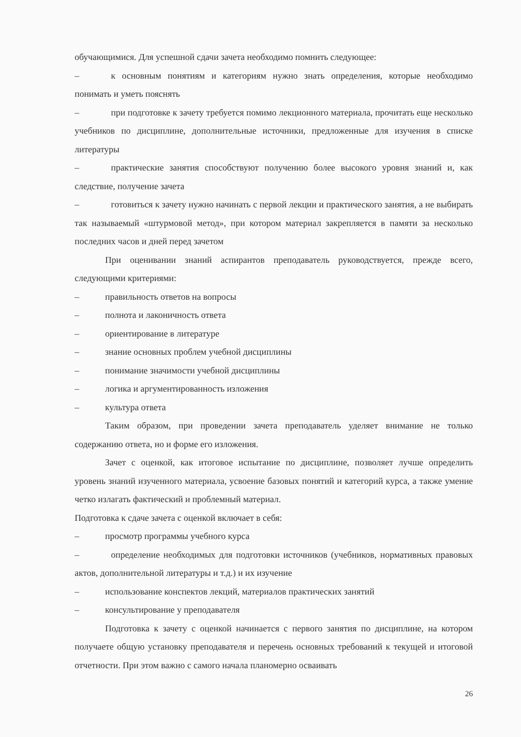обучающимися. Для успешной сдачи зачета необходимо помнить следующее:
–    к основным понятиям и категориям нужно знать определения, которые необходимо понимать и уметь пояснять
–    при подготовке к зачету требуется помимо лекционного материала, прочитать еще несколько учебников по дисциплине, дополнительные источники, предложенные для изучения в списке литературы
–    практические занятия способствуют получению более высокого уровня знаний и, как следствие, получение зачета
–    готовиться к зачету нужно начинать с первой лекции и практического занятия, а не выбирать так называемый «штурмовой метод», при котором материал закрепляется в памяти за несколько последних часов и дней перед зачетом
При оценивании знаний аспирантов преподаватель руководствуется, прежде всего, следующими критериями:
– правильность ответов на вопросы
– полнота и лаконичность ответа
– ориентирование в литературе
– знание основных проблем учебной дисциплины
– понимание значимости учебной дисциплины
– логика и аргументированность изложения
– культура ответа
Таким образом, при проведении зачета преподаватель уделяет внимание не только содержанию ответа, но и форме его изложения.
Зачет с оценкой, как итоговое испытание по дисциплине, позволяет лучше определить уровень знаний изученного материала, усвоение базовых понятий и категорий курса, а также умение четко излагать фактический и проблемный материал.
Подготовка к сдаче зачета с оценкой включает в себя:
– просмотр программы учебного курса
–    определение необходимых для подготовки источников (учебников, нормативных правовых актов, дополнительной литературы и т.д.) и их изучение
– использование конспектов лекций, материалов практических занятий
– консультирование у преподавателя
Подготовка к зачету с оценкой начинается с первого занятия по дисциплине, на котором получаете общую установку преподавателя и перечень основных требований к текущей и итоговой отчетности. При этом важно с самого начала планомерно осваивать
26